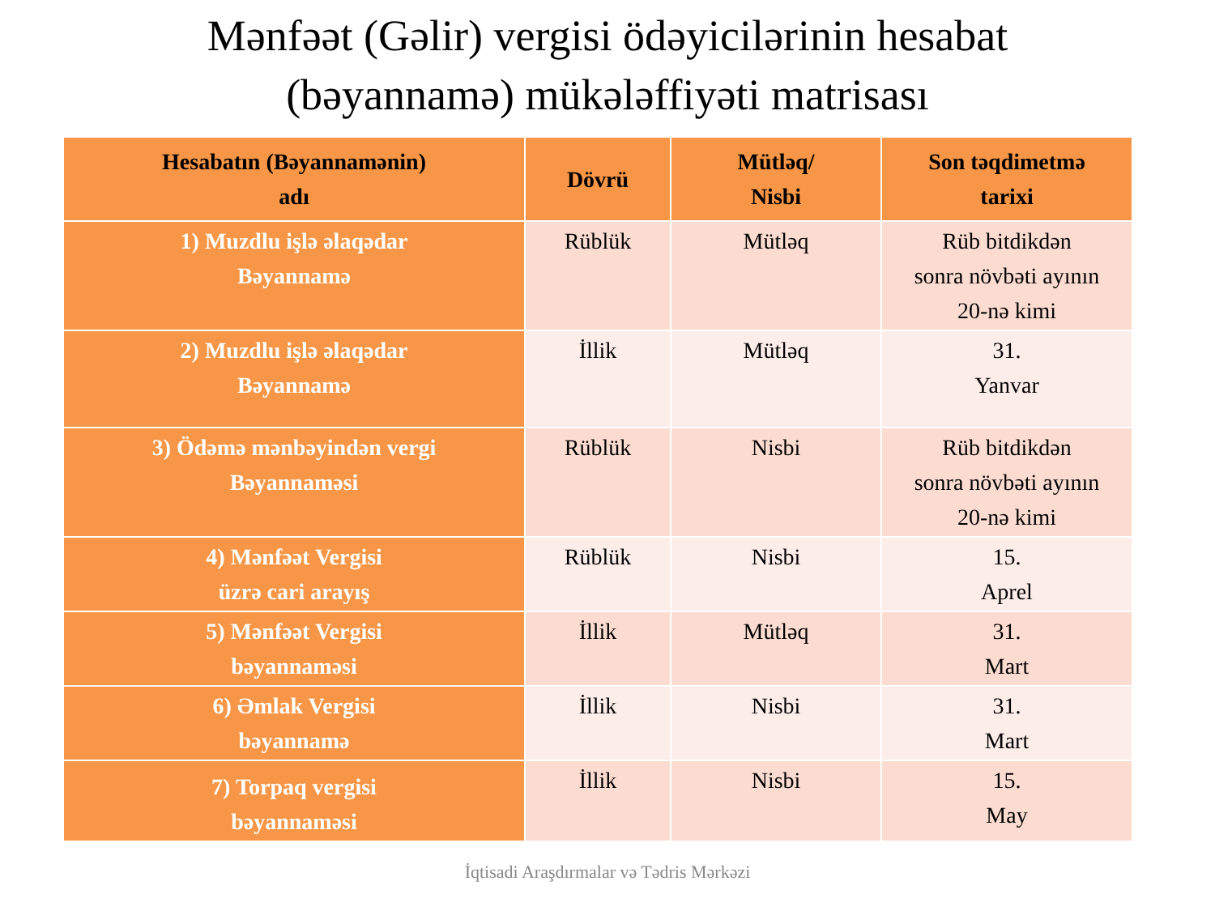Mənfəət (Gəlir) vergisi ödəyicilərinin hesabat
(bəyannamə) mükələffiyəti matrisası
| Hesabatın (Bəyannamənin) adı | Dövrü | Mütləq/ Nisbi | Son təqdimetmə tarixi |
| --- | --- | --- | --- |
| 1) Muzdlu işlə əlaqədar Bəyannamə | Rüblük | Mütləq | Rüb bitdikdən sonra növbəti ayının 20-nə kimi |
| 2) Muzdlu işlə əlaqədar Bəyannamə | İllik | Mütləq | 31. Yanvar |
| 3) Ödəmə mənbəyindən vergi Bəyannaməsi | Rüblük | Nisbi | Rüb bitdikdən sonra növbəti ayının 20-nə kimi |
| 4) Mənfəət Vergisi üzrə cari arayış | Rüblük | Nisbi | 15. Aprel |
| 5) Mənfəət Vergisi bəyannaməsi | İllik | Mütləq | 31. Mart |
| 6) Əmlak Vergisi bəyannamə | İllik | Nisbi | 31. Mart |
| 7) Torpaq vergisi bəyannaməsi | İllik | Nisbi | 15. May |
İqtisadi Araşdırmalar və Tədris Mərkəzi